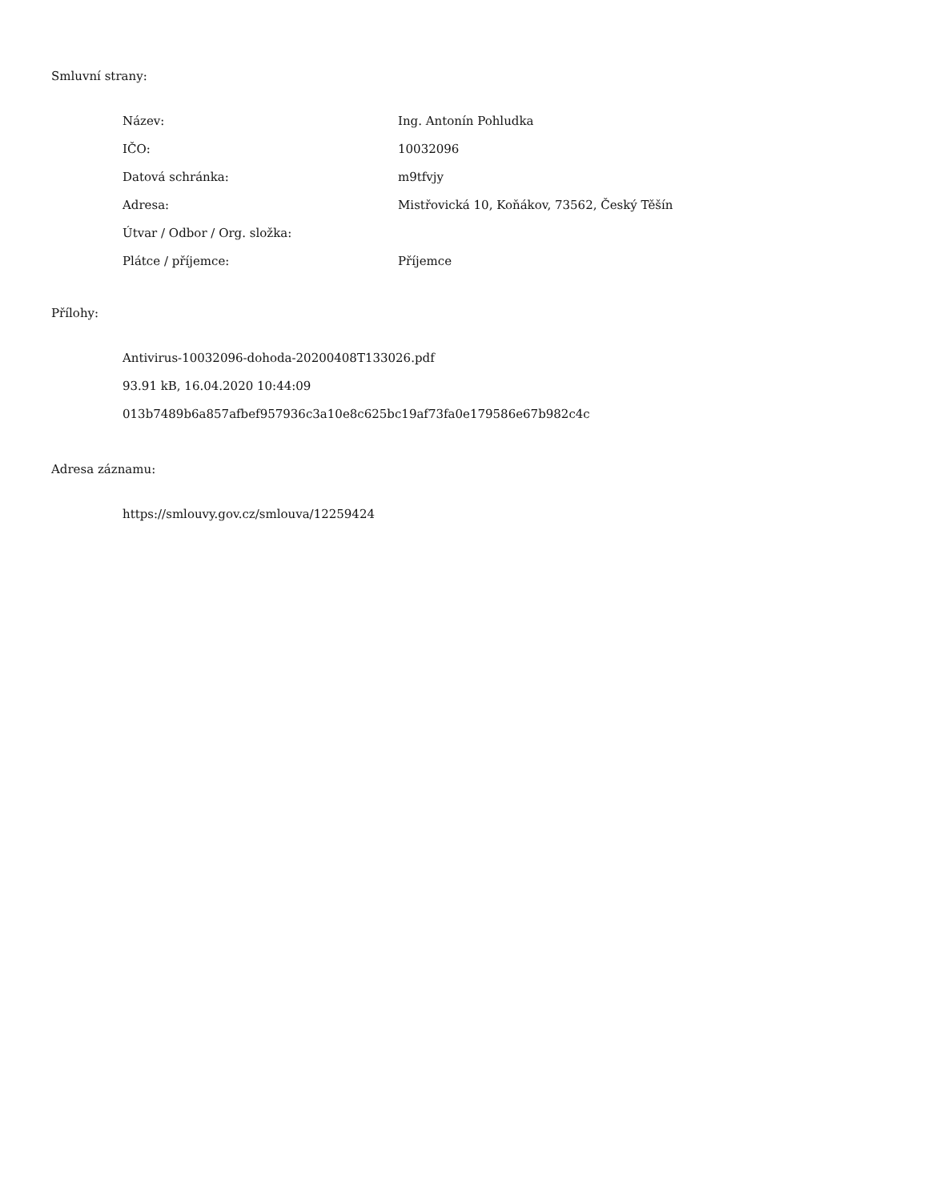Smluvní strany:
| Název: | Ing. Antonín Pohludka |
| IČO: | 10032096 |
| Datová schránka: | m9tfvjy |
| Adresa: | Mistřovická 10, Koňákov, 73562, Český Těšín |
| Útvar / Odbor / Org. složka: | |
| Plátce / příjemce: | Příjemce |
Přílohy:
Antivirus-10032096-dohoda-20200408T133026.pdf
93.91 kB, 16.04.2020 10:44:09
013b7489b6a857afbef957936c3a10e8c625bc19af73fa0e179586e67b982c4c
Adresa záznamu:
https://smlouvy.gov.cz/smlouva/12259424